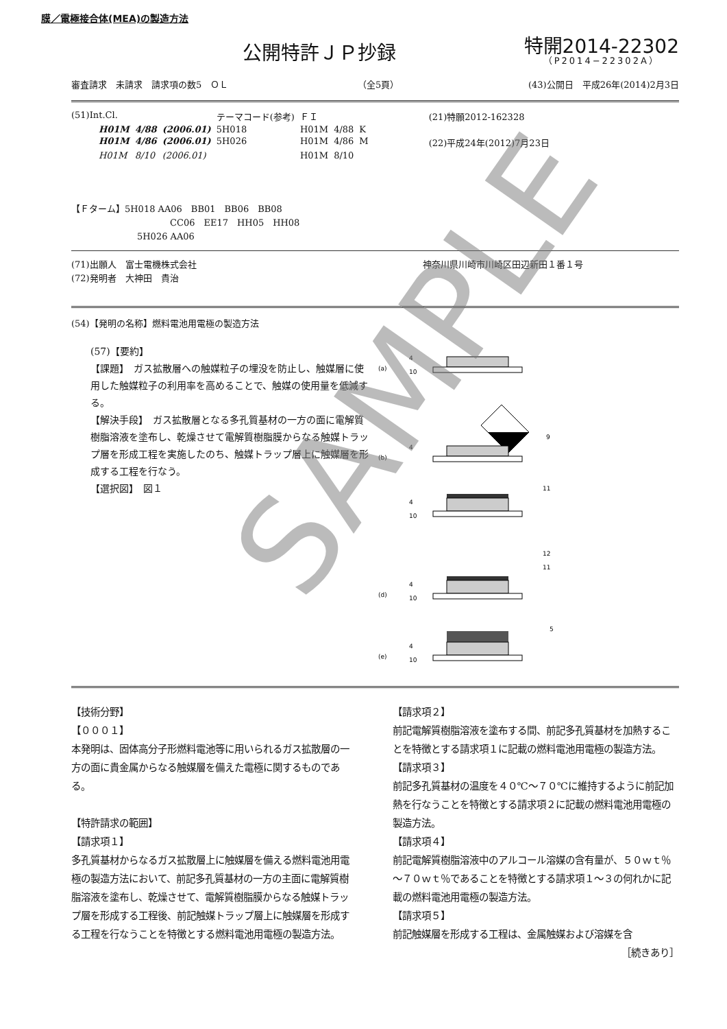膜／電極接合体(MEA)の製造方法
公開特許ＪＰ抄録
特開2014-22302
（P2014−22302A）
審査請求　未請求　請求項の数5　ＯＬ （全5頁） (43)公開日　平成26年(2014)2月3日
| (51)Int.Cl. | | | テーマコード(参考) | ＦＩ | | | (21)特願2012-162328 |
| H01M | 4/88 | (2006.01) | 5H018 | H01M | 4/88 | K | |
| H01M | 4/86 | (2006.01) | 5H026 | H01M | 4/86 | M | (22)平成24年(2012)7月23日 |
| H01M | 8/10 | (2006.01) | | H01M | 8/10 | | |
【Ｆターム】5H018 AA06　BB01　BB06　BB08
CC06　EE17　HH05　HH08
5H026 AA06
(71)出願人　富士電機株式会社 神奈川県川崎市川崎区田辺新田１番１号
(72)発明者　大神田　貴治
(54)【発明の名称】燃料電池用電極の製造方法
(57)【要約】
【課題】　ガス拡散層への触媒粒子の埋没を防止し、触媒層に使用した触媒粒子の利用率を高めることで、触媒の使用量を低減する。
【解決手段】　ガス拡散層となる多孔質基材の一方の面に電解質樹脂溶液を塗布し、乾燥させて電解質樹脂膜からなる触媒トラップ層を形成工程を実施したのち、触媒トラップ層上に触媒層を形成する工程を行なう。
【選択図】　図１
(a)
4
10
9
4
(b)
4
10
11
(d)
4
10
12
11
(e)
4
10
5
【技術分野】
【０００１】
本発明は、固体高分子形燃料電池等に用いられるガス拡散層の一方の面に貴金属からなる触媒層を備えた電極に関するものである。
【特許請求の範囲】
【請求項１】
多孔質基材からなるガス拡散層上に触媒層を備える燃料電池用電極の製造方法において、前記多孔質基材の一方の主面に電解質樹脂溶液を塗布し、乾燥させて、電解質樹脂膜からなる触媒トラップ層を形成する工程後、前記触媒トラップ層上に触媒層を形成する工程を行なうことを特徴とする燃料電池用電極の製造方法。
【請求項２】
前記電解質樹脂溶液を塗布する間、前記多孔質基材を加熱することを特徴とする請求項１に記載の燃料電池用電極の製造方法。
【請求項３】
前記多孔質基材の温度を４０℃～７０℃に維持するように前記加熱を行なうことを特徴とする請求項２に記載の燃料電池用電極の製造方法。
【請求項４】
前記電解質樹脂溶液中のアルコール溶媒の含有量が、５０ｗｔ％～７０ｗｔ％であることを特徴とする請求項１～３の何れかに記載の燃料電池用電極の製造方法。
【請求項５】
前記触媒層を形成する工程は、金属触媒および溶媒を含
［続きあり］
SAMPLE